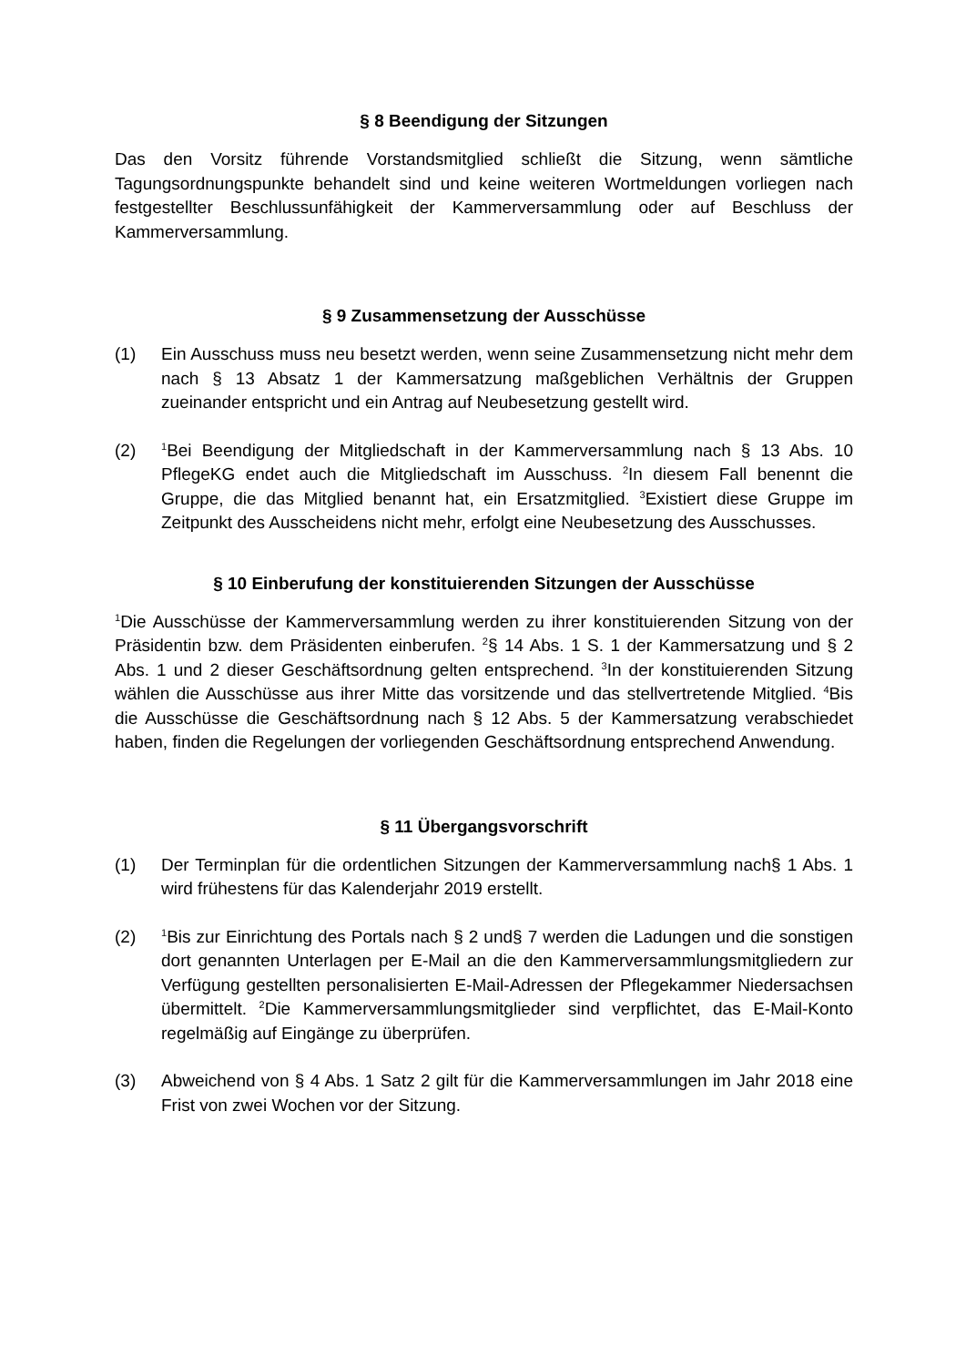§ 8 Beendigung der Sitzungen
Das den Vorsitz führende Vorstandsmitglied schließt die Sitzung, wenn sämtliche Tagungsordnungspunkte behandelt sind und keine weiteren Wortmeldungen vorliegen nach festgestellter Beschlussunfähigkeit der Kammerversammlung oder auf Beschluss der Kammerversammlung.
§ 9 Zusammensetzung der Ausschüsse
(1) Ein Ausschuss muss neu besetzt werden, wenn seine Zusammensetzung nicht mehr dem nach § 13 Absatz 1 der Kammersatzung maßgeblichen Verhältnis der Gruppen zueinander entspricht und ein Antrag auf Neubesetzung gestellt wird.
(2)
<sup>1</sup> Bei Beendigung der Mitgliedschaft in der Kammerversammlung nach § 13 Abs. 10 PflegeKG endet auch die Mitgliedschaft im Ausschuss. <sup>2</sup>In diesem Fall benennt die Gruppe, die das Mitglied benannt hat, ein Ersatzmitglied. <sup>3</sup>Existiert diese Gruppe im Zeitpunkt des Ausscheidens nicht mehr, erfolgt eine Neubesetzung des Ausschusses.
§ 10 Einberufung der konstituierenden Sitzungen der Ausschüsse
<sup>1</sup> Die Ausschüsse der Kammerversammlung werden zu ihrer konstituierenden Sitzung von der Präsidentin bzw. dem Präsidenten einberufen. <sup>2</sup>§ 14 Abs. 1 S. 1 der Kammersatzung und § 2 Abs. 1 und 2 dieser Geschäftsordnung gelten entsprechend. <sup>3</sup>In der konstituierenden Sitzung wählen die Ausschüsse aus ihrer Mitte das vorsitzende und das stellvertretende Mitglied. <sup>4</sup>Bis die Ausschüsse die Geschäftsordnung nach § 12 Abs. 5 der Kammersatzung verabschiedet haben, finden die Regelungen der vorliegenden Geschäftsordnung entsprechend Anwendung.
§ 11 Übergangsvorschrift
(1) Der Terminplan für die ordentlichen Sitzungen der Kammerversammlung nach§ 1 Abs. 1 wird frühestens für das Kalenderjahr 2019 erstellt.
(2)
<sup>1</sup> Bis zur Einrichtung des Portals nach § 2 und§ 7 werden die Ladungen und die sonstigen dort genannten Unterlagen per E-Mail an die den Kammerversammlungsmitgliedern zur Verfügung gestellten personalisierten E-Mail-Adressen der Pflegekammer Niedersachsen übermittelt. <sup>2</sup>Die Kammerversammlungsmitglieder sind verpflichtet, das E-Mail-Konto regelmäßig auf Eingänge zu überprüfen.
(3) Abweichend von § 4 Abs. 1 Satz 2 gilt für die Kammerversammlungen im Jahr 2018 eine Frist von zwei Wochen vor der Sitzung.